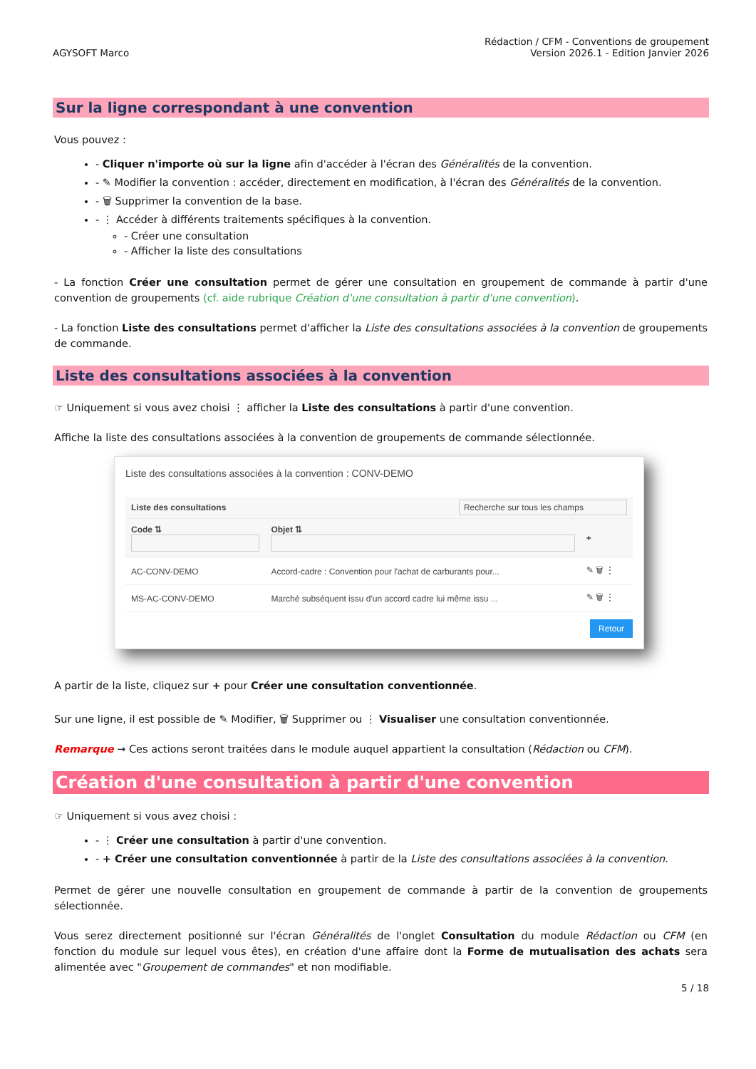AGYSOFT Marco
Rédaction / CFM - Conventions de groupement
Version 2026.1 - Edition Janvier 2026
Sur la ligne correspondant à une convention
Vous pouvez :
- Cliquer n'importe où sur la ligne afin d'accéder à l'écran des Généralités de la convention.
- ✎ Modifier la convention : accéder, directement en modification, à l'écran des Généralités de la convention.
- 🗑 Supprimer la convention de la base.
- ⋮ Accéder à différents traitements spécifiques à la convention.
- Créer une consultation
- Afficher la liste des consultations
- La fonction Créer une consultation permet de gérer une consultation en groupement de commande à partir d'une convention de groupements (cf. aide rubrique Création d'une consultation à partir d'une convention).
- La fonction Liste des consultations permet d'afficher la Liste des consultations associées à la convention de groupements de commande.
Liste des consultations associées à la convention
☞ Uniquement si vous avez choisi ⋮ afficher la Liste des consultations à partir d'une convention.
Affiche la liste des consultations associées à la convention de groupements de commande sélectionnée.
Liste des consultations associées à la convention : CONV-DEMO
| Liste des consultations | Recherche sur tous les champs | |
| Code ⇅ | Objet ⇅ | + |
| AC-CONV-DEMO | Accord-cadre : Convention pour l'achat de carburants pour... | ✎ 🗑 ⋮ |
| MS-AC-CONV-DEMO | Marché subséquent issu d'un accord cadre lui même issu ... | ✎ 🗑 ⋮ |
Retour
A partir de la liste, cliquez sur + pour Créer une consultation conventionnée.
Sur une ligne, il est possible de ✎ Modifier, 🗑 Supprimer ou ⋮ Visualiser une consultation conventionnée.
Remarque → Ces actions seront traitées dans le module auquel appartient la consultation (Rédaction ou CFM).
Création d'une consultation à partir d'une convention
☞ Uniquement si vous avez choisi :
- ⋮ Créer une consultation à partir d'une convention.
- + Créer une consultation conventionnée à partir de la Liste des consultations associées à la convention.
Permet de gérer une nouvelle consultation en groupement de commande à partir de la convention de groupements sélectionnée.
Vous serez directement positionné sur l'écran Généralités de l'onglet Consultation du module Rédaction ou CFM (en fonction du module sur lequel vous êtes), en création d'une affaire dont la Forme de mutualisation des achats sera alimentée avec "Groupement de commandes" et non modifiable.
5 / 18